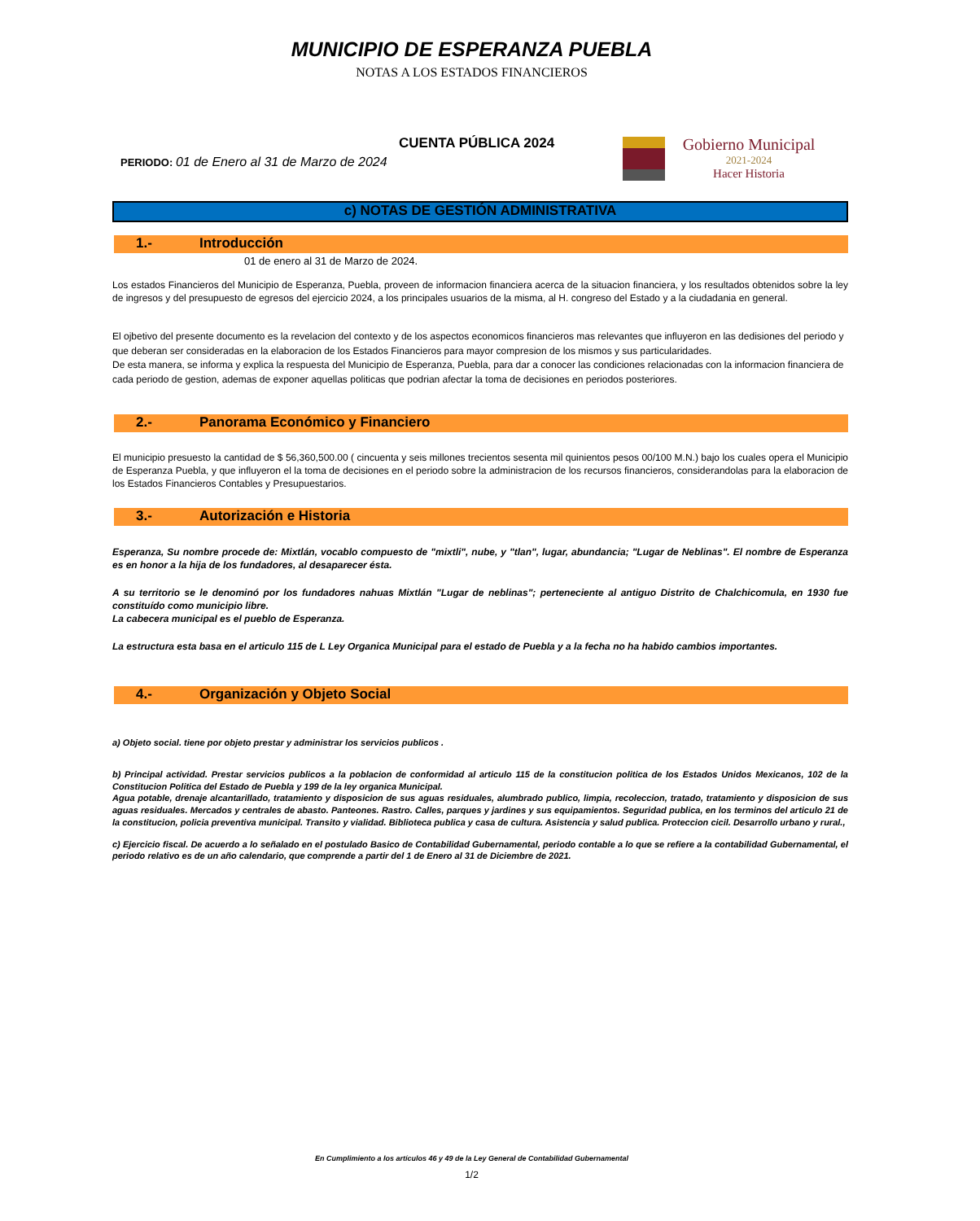MUNICIPIO DE ESPERANZA PUEBLA
NOTAS A LOS ESTADOS FINANCIEROS
CUENTA PÚBLICA 2024
PERIODO: 01 de Enero al 31 de Marzo de 2024
Gobierno Municipal
2021-2024
Hacer Historia
c) NOTAS DE GESTIÓN ADMINISTRATIVA
1.- Introducción
01 de enero al 31 de Marzo de 2024.
Los estados Financieros del Municipio de Esperanza, Puebla, proveen de informacion financiera acerca de la situacion financiera, y los resultados obtenidos sobre la ley de ingresos y del presupuesto de egresos del ejercicio 2024, a los principales usuarios de la misma, al H. congreso del Estado y a la ciudadania en general.
El ojbetivo del presente documento es la revelacion del contexto y de los aspectos economicos financieros mas relevantes que influyeron en las dedisiones del periodo y que deberan ser consideradas en la elaboracion de los Estados Financieros para mayor compresion de los mismos y sus particularidades.
De esta manera, se informa y explica la respuesta del Municipio de Esperanza, Puebla, para dar a conocer las condiciones relacionadas con la informacion financiera de cada periodo de gestion, ademas de exponer aquellas politicas que podrian afectar la toma de decisiones en periodos posteriores.
2.- Panorama Económico y Financiero
El municipio presuesto la cantidad de $ 56,360,500.00 ( cincuenta y seis millones trecientos sesenta mil quinientos pesos 00/100 M.N.) bajo los cuales opera el Municipio de Esperanza Puebla, y que influyeron el la toma de decisiones en el periodo sobre la administracion de los recursos financieros, considerandolas para la elaboracion de los Estados Financieros Contables y Presupuestarios.
3.- Autorización e Historia
Esperanza, Su nombre procede de: Mixtlán, vocablo compuesto de "mixtli", nube, y "tlan", lugar, abundancia; "Lugar de Neblinas". El nombre de Esperanza es en honor a la hija de los fundadores, al desaparecer ésta.
A su territorio se le denominó por los fundadores nahuas Mixtlán "Lugar de neblinas"; perteneciente al antiguo Distrito de Chalchicomula, en 1930 fue constituído como municipio libre.
La cabecera municipal es el pueblo de Esperanza.
La estructura esta basa en el articulo 115 de L Ley Organica Municipal para el estado de Puebla y a la fecha no ha habido cambios importantes.
4.- Organización y Objeto Social
a) Objeto social. tiene por objeto prestar y administrar los servicios publicos .
b) Principal actividad. Prestar servicios publicos a la poblacion de conformidad al articulo 115 de la constitucion politica de los Estados Unidos Mexicanos, 102 de la Constitucion Politica del Estado de Puebla y 199 de la ley organica Municipal.
Agua potable, drenaje alcantarillado, tratamiento y disposicion de sus aguas residuales, alumbrado publico, limpia, recoleccion, tratado, tratamiento y disposicion de sus aguas residuales. Mercados y centrales de abasto. Panteones. Rastro. Calles, parques y jardines y sus equipamientos. Seguridad publica, en los terminos del articulo 21 de la constitucion, policia preventiva municipal. Transito y vialidad. Biblioteca publica y casa de cultura. Asistencia y salud publica. Proteccion cicil. Desarrollo urbano y rural.,
c) Ejercicio fiscal. De acuerdo a lo señalado en el postulado Basico de Contabilidad Gubernamental, periodo contable a lo que se refiere a la contabilidad Gubernamental, el periodo relativo es de un año calendario, que comprende a partir del 1 de Enero al 31 de Diciembre de 2021.
En Cumplimiento a los artículos 46 y 49 de la Ley General de Contabilidad Gubernamental
1/2